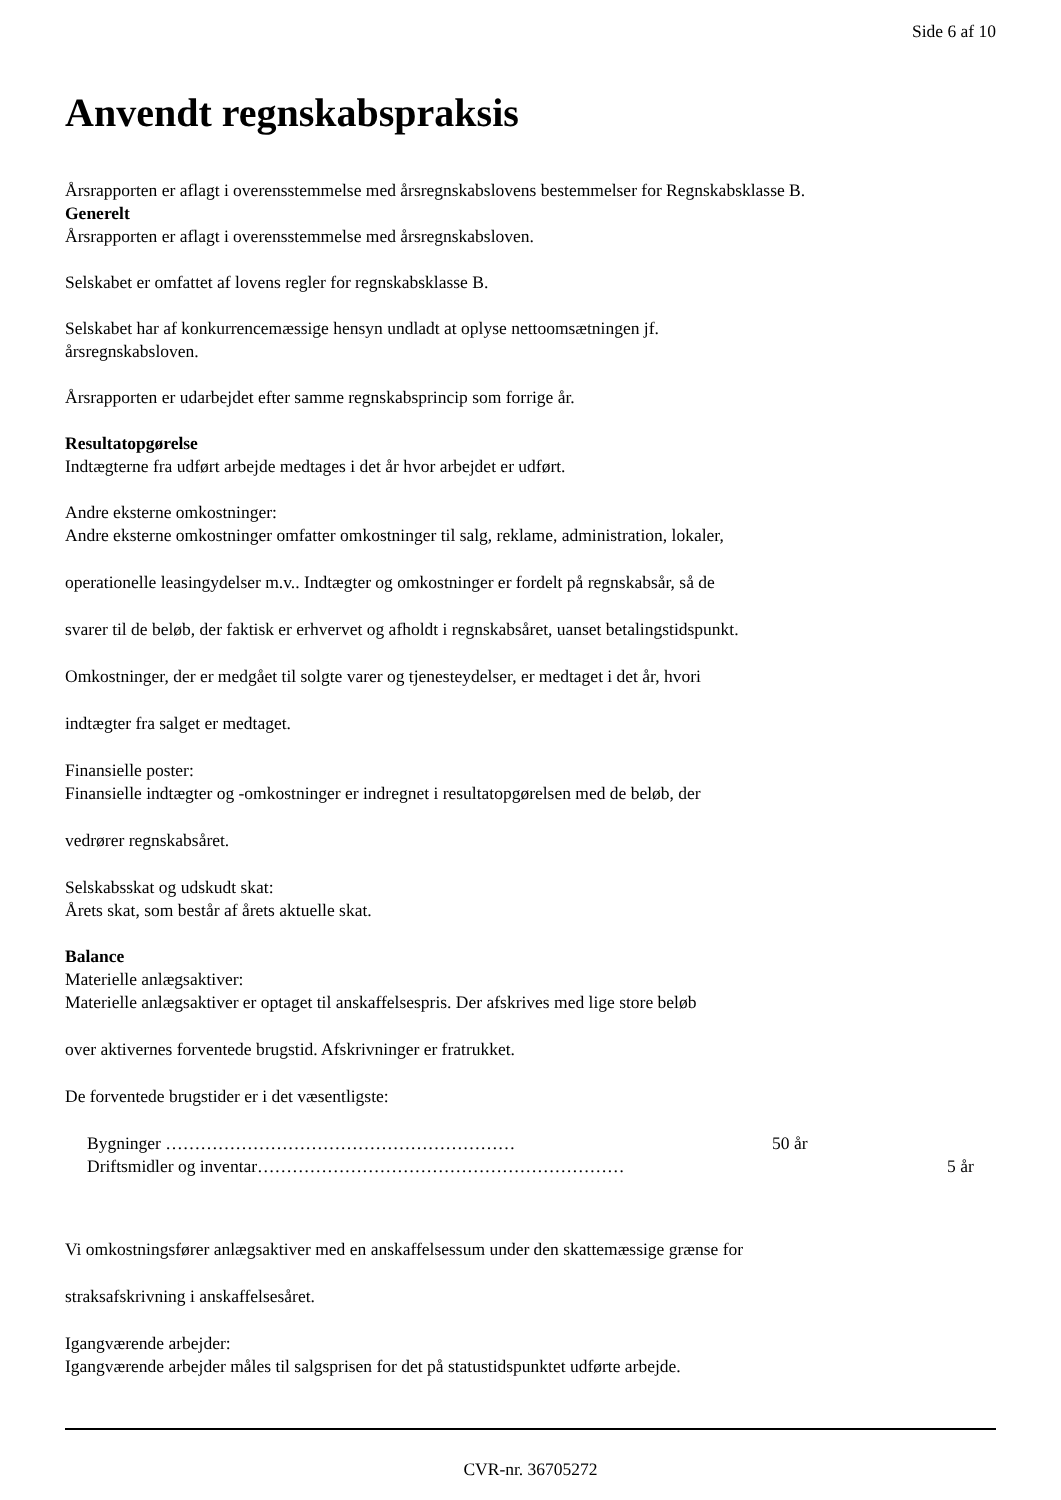Side 6 af 10
Anvendt regnskabspraksis
Årsrapporten er aflagt i overensstemmelse med årsregnskabslovens bestemmelser for Regnskabsklasse B.
Generelt
Årsrapporten er aflagt i overensstemmelse med årsregnskabsloven.
Selskabet er omfattet af lovens regler for regnskabsklasse B.
Selskabet har af konkurrencemæssige hensyn undladt at oplyse nettoomsætningen jf.
årsregnskabsloven.
Årsrapporten er udarbejdet efter samme regnskabsprincip som forrige år.
Resultatopgørelse
Indtægterne fra udført arbejde medtages i det år hvor arbejdet er udført.
Andre eksterne omkostninger:
Andre eksterne omkostninger omfatter omkostninger til salg, reklame, administration, lokaler,
operationelle leasingydelser m.v.. Indtægter og omkostninger er fordelt på regnskabsår, så de
svarer til de beløb, der faktisk er erhvervet og afholdt i regnskabsåret, uanset betalingstidspunkt.
Omkostninger, der er medgået til solgte varer og tjenesteydelser, er medtaget i det år, hvori
indtægter fra salget er medtaget.
Finansielle poster:
Finansielle indtægter og -omkostninger er indregnet i resultatopgørelsen med de beløb, der
vedrører regnskabsåret.
Selskabsskat og udskudt skat:
Årets skat, som består af årets aktuelle skat.
Balance
Materielle anlægsaktiver:
Materielle anlægsaktiver er optaget til anskaffelsespris. Der afskrives med lige store beløb
over aktivernes forventede brugstid. Afskrivninger er fratrukket.
De forventede brugstider er i det væsentligste:
Bygninger …………………………………………………… 50 år
Driftsmidler og inventar……………………………………………………… 5 år
Vi omkostningsfører anlægsaktiver med en anskaffelsessum under den skattemæssige grænse for
straksafskrivning i anskaffelsesåret.
Igangværende arbejder:
Igangværende arbejder måles til salgsprisen for det på statustidspunktet udførte arbejde.
CVR-nr. 36705272